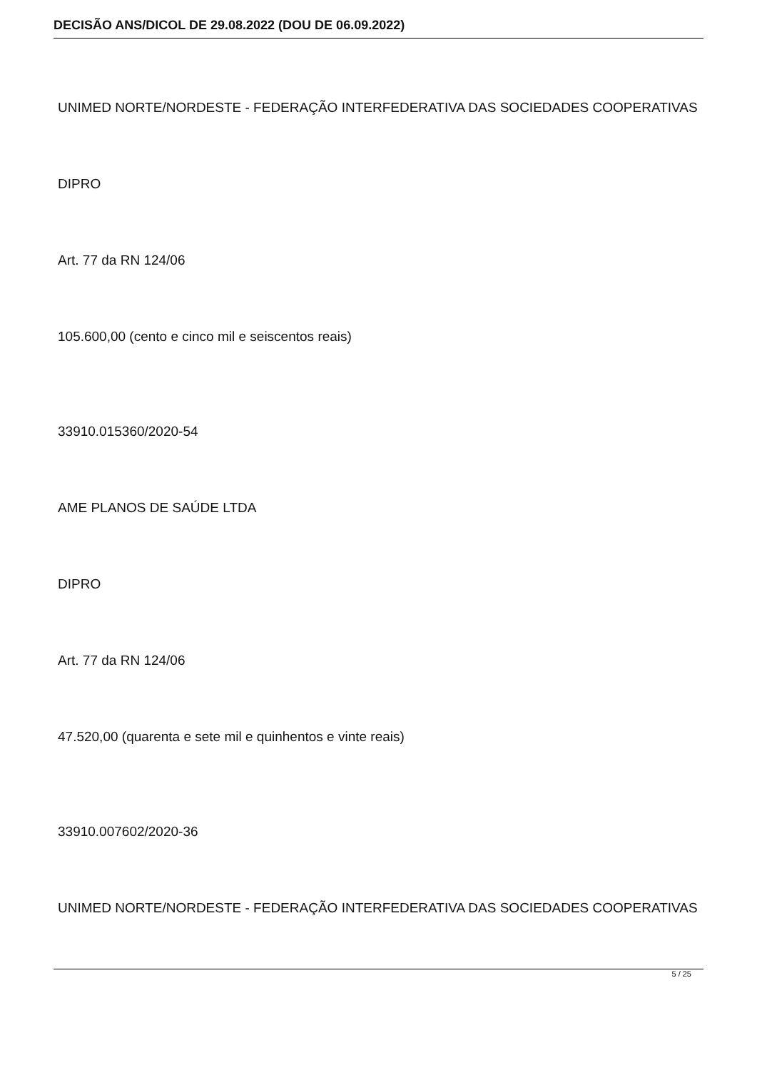DECISÃO ANS/DICOL DE 29.08.2022 (DOU DE 06.09.2022)
UNIMED NORTE/NORDESTE - FEDERAÇÃO INTERFEDERATIVA DAS SOCIEDADES COOPERATIVAS
DIPRO
Art. 77 da RN 124/06
105.600,00 (cento e cinco mil e seiscentos reais)
33910.015360/2020-54
AME PLANOS DE SAÚDE LTDA
DIPRO
Art. 77 da RN 124/06
47.520,00 (quarenta e sete mil e quinhentos e vinte reais)
33910.007602/2020-36
UNIMED NORTE/NORDESTE - FEDERAÇÃO INTERFEDERATIVA DAS SOCIEDADES COOPERATIVAS
5 / 25